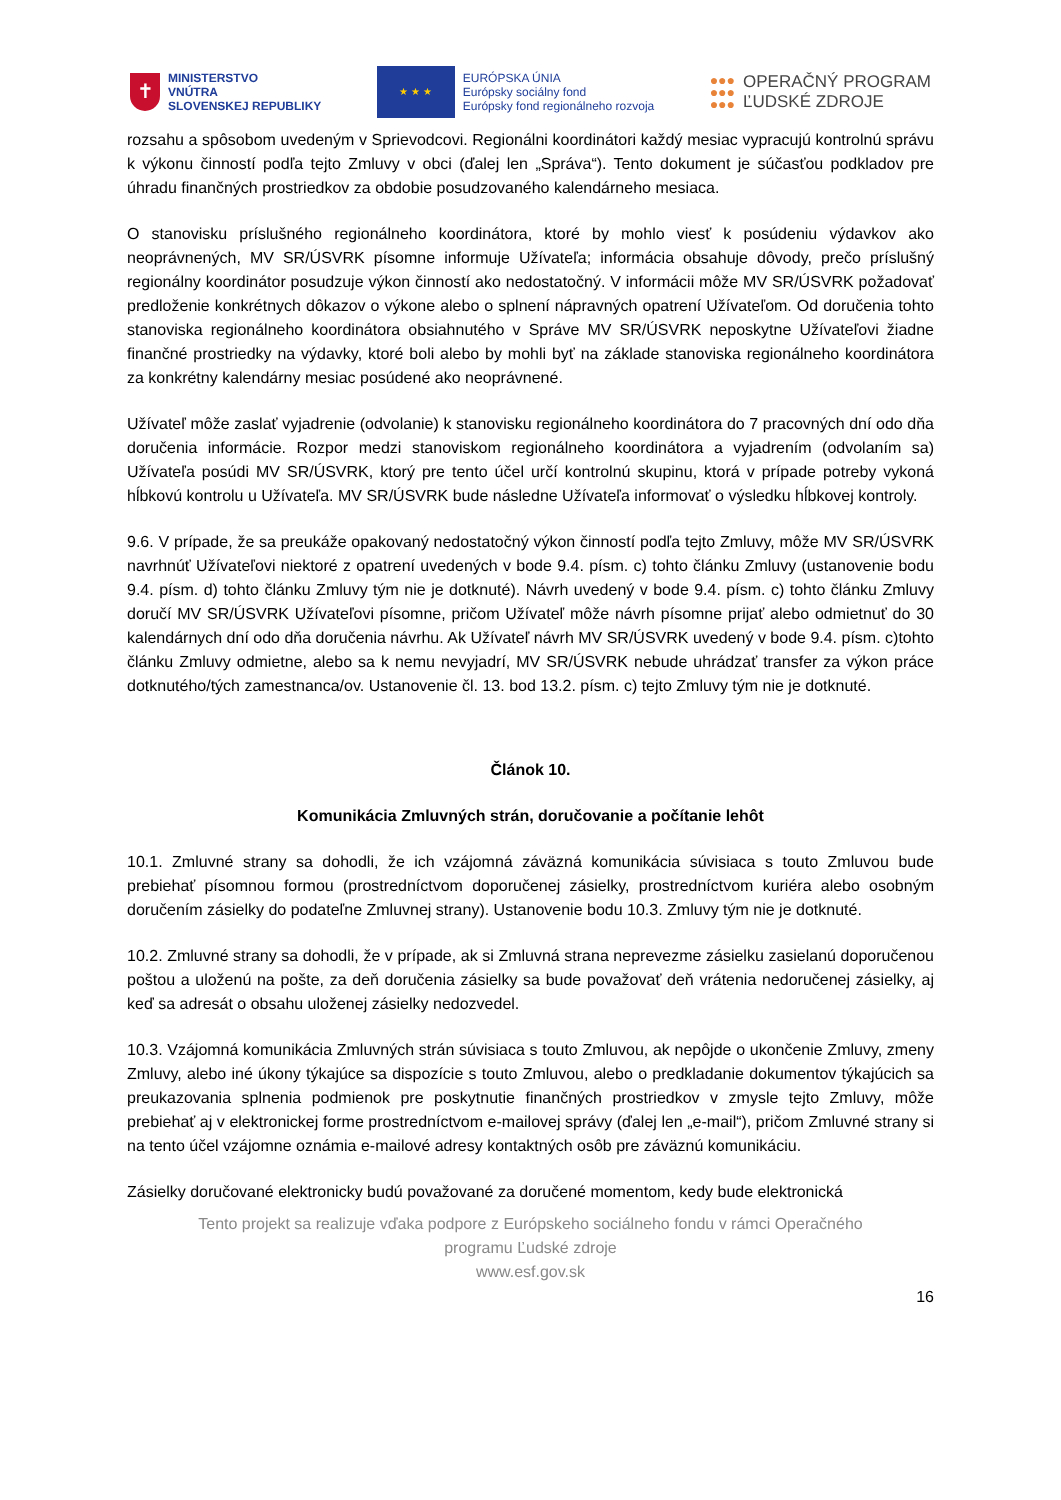✝
MINISTERSTVO
VNÚTRA
SLOVENSKEJ REPUBLIKY
★ ★ ★
EURÓPSKA ÚNIA
Európsky sociálny fond
Európsky fond regionálneho rozvoja
●●●
●●●
●●●
OPERAČNÝ PROGRAM
ĽUDSKÉ ZDROJE
rozsahu a spôsobom uvedeným v Sprievodcovi. Regionálni koordinátori každý mesiac vypracujú kontrolnú správu k výkonu činností podľa tejto Zmluvy v obci (ďalej len „Správa“). Tento dokument je súčasťou podkladov pre úhradu finančných prostriedkov za obdobie posudzovaného kalendárneho mesiaca.
O stanovisku príslušného regionálneho koordinátora, ktoré by mohlo viesť k posúdeniu výdavkov ako neoprávnených, MV SR/ÚSVRK písomne informuje Užívateľa; informácia obsahuje dôvody, prečo príslušný regionálny koordinátor posudzuje výkon činností ako nedostatočný. V informácii môže MV SR/ÚSVRK požadovať predloženie konkrétnych dôkazov o výkone alebo o splnení nápravných opatrení Užívateľom. Od doručenia tohto stanoviska regionálneho koordinátora obsiahnutého v Správe MV SR/ÚSVRK neposkytne Užívateľovi žiadne finančné prostriedky na výdavky, ktoré boli alebo by mohli byť na základe stanoviska regionálneho koordinátora za konkrétny kalendárny mesiac posúdené ako neoprávnené.
Užívateľ môže zaslať vyjadrenie (odvolanie) k stanovisku regionálneho koordinátora do 7 pracovných dní odo dňa doručenia informácie. Rozpor medzi stanoviskom regionálneho koordinátora a vyjadrením (odvolaním sa) Užívateľa posúdi MV SR/ÚSVRK, ktorý pre tento účel určí kontrolnú skupinu, ktorá v prípade potreby vykoná hĺbkovú kontrolu u Užívateľa. MV SR/ÚSVRK bude následne Užívateľa informovať o výsledku hĺbkovej kontroly.
9.6. V prípade, že sa preukáže opakovaný nedostatočný výkon činností podľa tejto Zmluvy, môže MV SR/ÚSVRK navrhnúť Užívateľovi niektoré z opatrení uvedených v bode 9.4. písm. c) tohto článku Zmluvy (ustanovenie bodu 9.4. písm. d) tohto článku Zmluvy tým nie je dotknuté). Návrh uvedený v bode 9.4. písm. c) tohto článku Zmluvy doručí MV SR/ÚSVRK Užívateľovi písomne, pričom Užívateľ môže návrh písomne prijať alebo odmietnuť do 30 kalendárnych dní odo dňa doručenia návrhu. Ak Užívateľ návrh MV SR/ÚSVRK uvedený v bode 9.4. písm. c)tohto článku Zmluvy odmietne, alebo sa k nemu nevyjadrí, MV SR/ÚSVRK nebude uhrádzať transfer za výkon práce dotknutého/tých zamestnanca/ov. Ustanovenie čl. 13. bod 13.2. písm. c) tejto Zmluvy tým nie je dotknuté.
Článok 10.
Komunikácia Zmluvných strán, doručovanie a počítanie lehôt
10.1. Zmluvné strany sa dohodli, že ich vzájomná záväzná komunikácia súvisiaca s touto Zmluvou bude prebiehať písomnou formou (prostredníctvom doporučenej zásielky, prostredníctvom kuriéra alebo osobným doručením zásielky do podateľne Zmluvnej strany). Ustanovenie bodu 10.3. Zmluvy tým nie je dotknuté.
10.2. Zmluvné strany sa dohodli, že v prípade, ak si Zmluvná strana neprevezme zásielku zasielanú doporučenou poštou a uloženú na pošte, za deň doručenia zásielky sa bude považovať deň vrátenia nedoručenej zásielky, aj keď sa adresát o obsahu uloženej zásielky nedozvedel.
10.3. Vzájomná komunikácia Zmluvných strán súvisiaca s touto Zmluvou, ak nepôjde o ukončenie Zmluvy, zmeny Zmluvy, alebo iné úkony týkajúce sa dispozície s touto Zmluvou, alebo o predkladanie dokumentov týkajúcich sa preukazovania splnenia podmienok pre poskytnutie finančných prostriedkov v zmysle tejto Zmluvy, môže prebiehať aj v elektronickej forme prostredníctvom e-mailovej správy (ďalej len „e-mail“), pričom Zmluvné strany si na tento účel vzájomne oznámia e-mailové adresy kontaktných osôb pre záväznú komunikáciu.
Zásielky doručované elektronicky budú považované za doručené momentom, kedy bude elektronická
Tento projekt sa realizuje vďaka podpore z Európskeho sociálneho fondu v rámci Operačného
programu Ľudské zdroje
www.esf.gov.sk
16